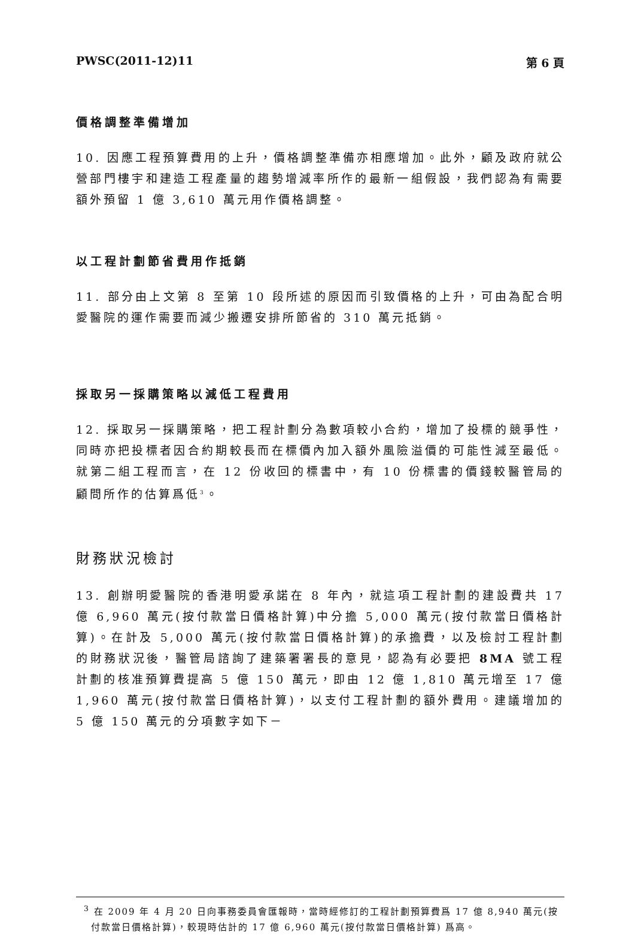PWSC(2011-12)11 第 6 頁
價格調整準備增加
10. 因應工程預算費用的上升，價格調整準備亦相應增加。此外，顧及政府就公營部門樓宇和建造工程產量的趨勢增減率所作的最新一組假設，我們認為有需要額外預留 1 億 3,610 萬元用作價格調整。
以工程計劃節省費用作抵銷
11. 部分由上文第 8 至第 10 段所述的原因而引致價格的上升，可由為配合明愛醫院的運作需要而減少搬遷安排所節省的 310 萬元抵銷。
採取另一採購策略以減低工程費用
12. 採取另一採購策略，把工程計劃分為數項較小合約，增加了投標的競爭性，同時亦把投標者因合約期較長而在標價內加入額外風險溢價的可能性減至最低。就第二組工程而言，在 12 份收回的標書中，有 10 份標書的價錢較醫管局的顧問所作的估算爲低<sup>3</sup>。
財務狀況檢討
13. 創辦明愛醫院的香港明愛承諾在 8 年內，就這項工程計劃的建設費共 17 億 6,960 萬元(按付款當日價格計算)中分擔 5,000 萬元(按付款當日價格計算)。在計及 5,000 萬元(按付款當日價格計算)的承擔費，以及檢討工程計劃的財務狀況後，醫管局諮詢了建築署署長的意見，認為有必要把 8MA 號工程計劃的核准預算費提高 5 億 150 萬元，即由 12 億 1,810 萬元增至 17 億 1,960 萬元(按付款當日價格計算)，以支付工程計劃的額外費用。建議增加的 5 億 150 萬元的分項數字如下－
<sup>3</sup> 在 2009 年 4 月 20 日向事務委員會匯報時，當時經修訂的工程計劃預算費爲 17 億 8,940 萬元(按付款當日價格計算)，較現時估計的 17 億 6,960 萬元(按付款當日價格計算) 爲高。